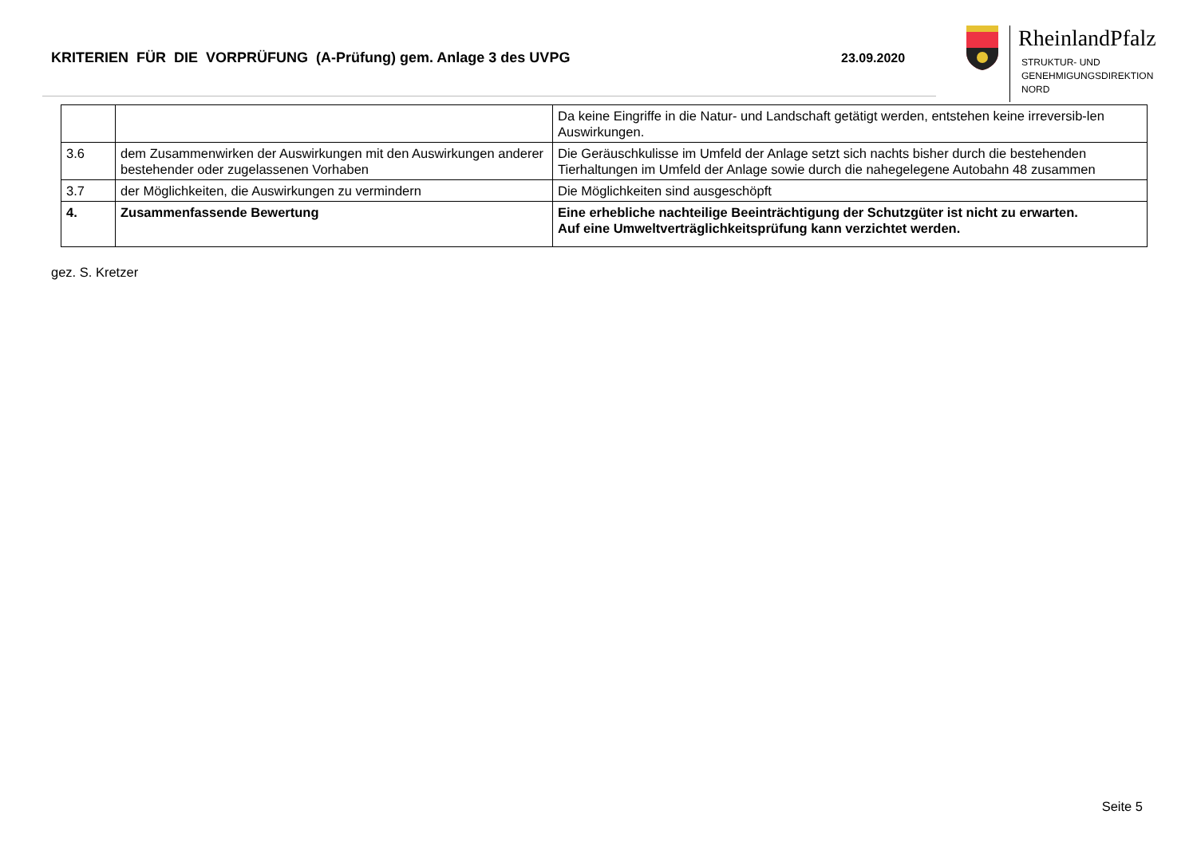KRITERIEN FÜR DIE VORPRÜFUNG (A-Prüfung) gem. Anlage 3 des UVPG 23.09.2020
RheinlandPfalz
STRUKTUR- UND
GENEHMIGUNGSDIREKTION
NORD
| | | Da keine Eingriffe in die Natur- und Landschaft getätigt werden, entstehen keine irreversib-len Auswirkungen. |
| 3.6 | dem Zusammenwirken der Auswirkungen mit den Auswirkungen anderer bestehender oder zugelassenen Vorhaben | Die Geräuschkulisse im Umfeld der Anlage setzt sich nachts bisher durch die bestehenden Tierhaltungen im Umfeld der Anlage sowie durch die nahegelegene Autobahn 48 zusammen |
| 3.7 | der Möglichkeiten, die Auswirkungen zu vermindern | Die Möglichkeiten sind ausgeschöpft |
| 4. | Zusammenfassende Bewertung | Eine erhebliche nachteilige Beeinträchtigung der Schutzgüter ist nicht zu erwarten. Auf eine Umweltverträglichkeitsprüfung kann verzichtet werden. |
gez. S. Kretzer
Seite 5